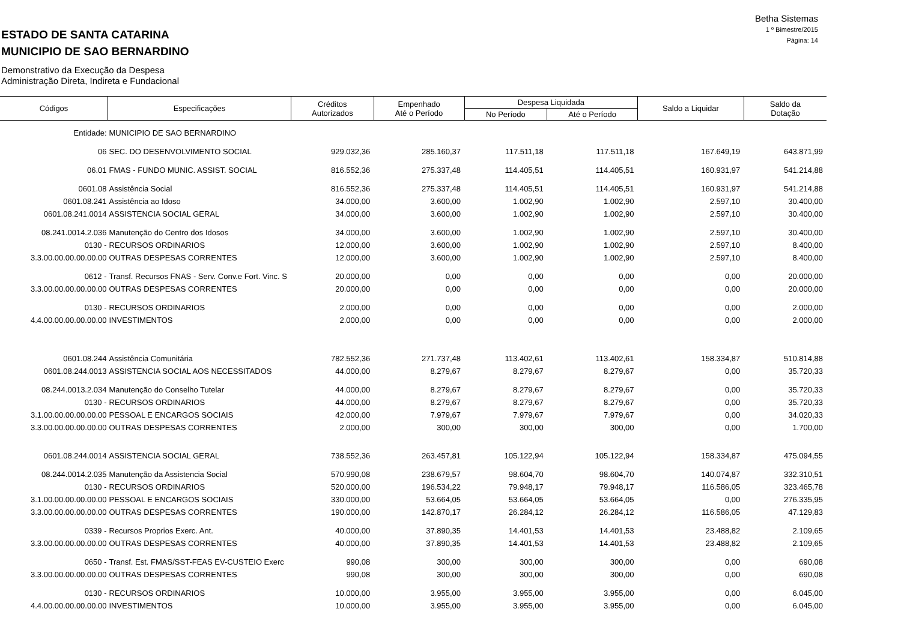ESTADO DE SANTA CATARINA
MUNICIPIO DE SAO BERNARDINO
Demonstrativo da Execução da Despesa
Administração Direta, Indireta e Fundacional
Betha Sistemas
1 º Bimestre/2015
Página: 14
| Códigos | Especificações | Créditos Autorizados | Empenhado Até o Período | Despesa Liquidada | | Saldo a Liquidar | Saldo da Dotação |
| --- | --- | --- | --- | --- | --- | --- | --- |
| | | | | No Período | Até o Período | | |
| Entidade: | MUNICIPIO DE SAO BERNARDINO | | | | | | |
| 06 | SEC. DO DESENVOLVIMENTO SOCIAL | 929.032,36 | 285.160,37 | 117.511,18 | 117.511,18 | 167.649,19 | 643.871,99 |
| 06.01 | FMAS - FUNDO MUNIC. ASSIST. SOCIAL | 816.552,36 | 275.337,48 | 114.405,51 | 114.405,51 | 160.931,97 | 541.214,88 |
| 0601.08 | Assistência Social | 816.552,36 | 275.337,48 | 114.405,51 | 114.405,51 | 160.931,97 | 541.214,88 |
| 0601.08.241 | Assistência ao Idoso | 34.000,00 | 3.600,00 | 1.002,90 | 1.002,90 | 2.597,10 | 30.400,00 |
| 0601.08.241.0014 | ASSISTENCIA SOCIAL GERAL | 34.000,00 | 3.600,00 | 1.002,90 | 1.002,90 | 2.597,10 | 30.400,00 |
| 08.241.0014.2.036 | Manutenção do Centro dos Idosos | 34.000,00 | 3.600,00 | 1.002,90 | 1.002,90 | 2.597,10 | 30.400,00 |
| 0130 - | RECURSOS ORDINARIOS | 12.000,00 | 3.600,00 | 1.002,90 | 1.002,90 | 2.597,10 | 8.400,00 |
| 3.3.00.00.00.00.00.00 | OUTRAS DESPESAS CORRENTES | 12.000,00 | 3.600,00 | 1.002,90 | 1.002,90 | 2.597,10 | 8.400,00 |
| 0612 - | Transf. Recursos FNAS - Serv. Conv.e Fort. Vinc. S | 20.000,00 | 0,00 | 0,00 | 0,00 | 0,00 | 20.000,00 |
| 3.3.00.00.00.00.00.00 | OUTRAS DESPESAS CORRENTES | 20.000,00 | 0,00 | 0,00 | 0,00 | 0,00 | 20.000,00 |
| 0130 - | RECURSOS ORDINARIOS | 2.000,00 | 0,00 | 0,00 | 0,00 | 0,00 | 2.000,00 |
| 4.4.00.00.00.00.00.00 | INVESTIMENTOS | 2.000,00 | 0,00 | 0,00 | 0,00 | 0,00 | 2.000,00 |
| 0601.08.244 | Assistência Comunitária | 782.552,36 | 271.737,48 | 113.402,61 | 113.402,61 | 158.334,87 | 510.814,88 |
| 0601.08.244.0013 | ASSISTENCIA SOCIAL AOS NECESSITADOS | 44.000,00 | 8.279,67 | 8.279,67 | 8.279,67 | 0,00 | 35.720,33 |
| 08.244.0013.2.034 | Manutenção do Conselho Tutelar | 44.000,00 | 8.279,67 | 8.279,67 | 8.279,67 | 0,00 | 35.720,33 |
| 0130 - | RECURSOS ORDINARIOS | 44.000,00 | 8.279,67 | 8.279,67 | 8.279,67 | 0,00 | 35.720,33 |
| 3.1.00.00.00.00.00.00 | PESSOAL E ENCARGOS SOCIAIS | 42.000,00 | 7.979,67 | 7.979,67 | 7.979,67 | 0,00 | 34.020,33 |
| 3.3.00.00.00.00.00.00 | OUTRAS DESPESAS CORRENTES | 2.000,00 | 300,00 | 300,00 | 300,00 | 0,00 | 1.700,00 |
| 0601.08.244.0014 | ASSISTENCIA SOCIAL GERAL | 738.552,36 | 263.457,81 | 105.122,94 | 105.122,94 | 158.334,87 | 475.094,55 |
| 08.244.0014.2.035 | Manutenção da Assistencia Social | 570.990,08 | 238.679,57 | 98.604,70 | 98.604,70 | 140.074,87 | 332.310,51 |
| 0130 - | RECURSOS ORDINARIOS | 520.000,00 | 196.534,22 | 79.948,17 | 79.948,17 | 116.586,05 | 323.465,78 |
| 3.1.00.00.00.00.00.00 | PESSOAL E ENCARGOS SOCIAIS | 330.000,00 | 53.664,05 | 53.664,05 | 53.664,05 | 0,00 | 276.335,95 |
| 3.3.00.00.00.00.00.00 | OUTRAS DESPESAS CORRENTES | 190.000,00 | 142.870,17 | 26.284,12 | 26.284,12 | 116.586,05 | 47.129,83 |
| 0339 - | Recursos Proprios Exerc. Ant. | 40.000,00 | 37.890,35 | 14.401,53 | 14.401,53 | 23.488,82 | 2.109,65 |
| 3.3.00.00.00.00.00.00 | OUTRAS DESPESAS CORRENTES | 40.000,00 | 37.890,35 | 14.401,53 | 14.401,53 | 23.488,82 | 2.109,65 |
| 0650 - | Transf. Est. FMAS/SST-FEAS EV-CUSTEIO Exerc | 990,08 | 300,00 | 300,00 | 300,00 | 0,00 | 690,08 |
| 3.3.00.00.00.00.00.00 | OUTRAS DESPESAS CORRENTES | 990,08 | 300,00 | 300,00 | 300,00 | 0,00 | 690,08 |
| 0130 - | RECURSOS ORDINARIOS | 10.000,00 | 3.955,00 | 3.955,00 | 3.955,00 | 0,00 | 6.045,00 |
| 4.4.00.00.00.00.00.00 | INVESTIMENTOS | 10.000,00 | 3.955,00 | 3.955,00 | 3.955,00 | 0,00 | 6.045,00 |